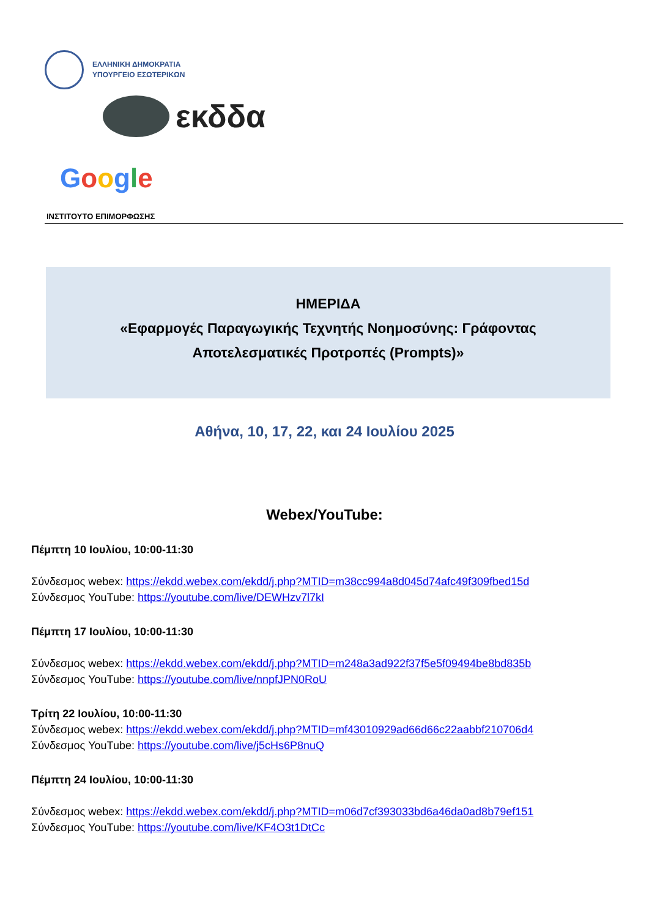ΕΛΛΗΝΙΚΗ ΔΗΜΟΚΡΑΤΙΑ
ΥΠΟΥΡΓΕΙΟ ΕΣΩΤΕΡΙΚΩΝ
εκδδα
Google
ΙΝΣΤΙΤΟΥΤΟ ΕΠΙΜΟΡΦΩΣΗΣ
ΗΜΕΡΙΔΑ
«Εφαρμογές Παραγωγικής Τεχνητής Νοημοσύνης: Γράφοντας
Αποτελεσματικές Προτροπές (Prompts)»
Αθήνα, 10, 17, 22, και 24 Ιουλίου 2025
Webex/YouTube:
Πέμπτη 10 Ιουλίου, 10:00-11:30
Σύνδεσμος webex: https://ekdd.webex.com/ekdd/j.php?MTID=m38cc994a8d045d74afc49f309fbed15d
Σύνδεσμος YouTube: https://youtube.com/live/DEWHzv7l7kI
Πέμπτη 17 Ιουλίου, 10:00-11:30
Σύνδεσμος webex: https://ekdd.webex.com/ekdd/j.php?MTID=m248a3ad922f37f5e5f09494be8bd835b
Σύνδεσμος YouTube: https://youtube.com/live/nnpfJPN0RoU
Τρίτη 22 Ιουλίου, 10:00-11:30
Σύνδεσμος webex: https://ekdd.webex.com/ekdd/j.php?MTID=mf43010929ad66d66c22aabbf210706d4
Σύνδεσμος YouTube: https://youtube.com/live/j5cHs6P8nuQ
Πέμπτη 24 Ιουλίου, 10:00-11:30
Σύνδεσμος webex: https://ekdd.webex.com/ekdd/j.php?MTID=m06d7cf393033bd6a46da0ad8b79ef151
Σύνδεσμος YouTube: https://youtube.com/live/KF4O3t1DtCc